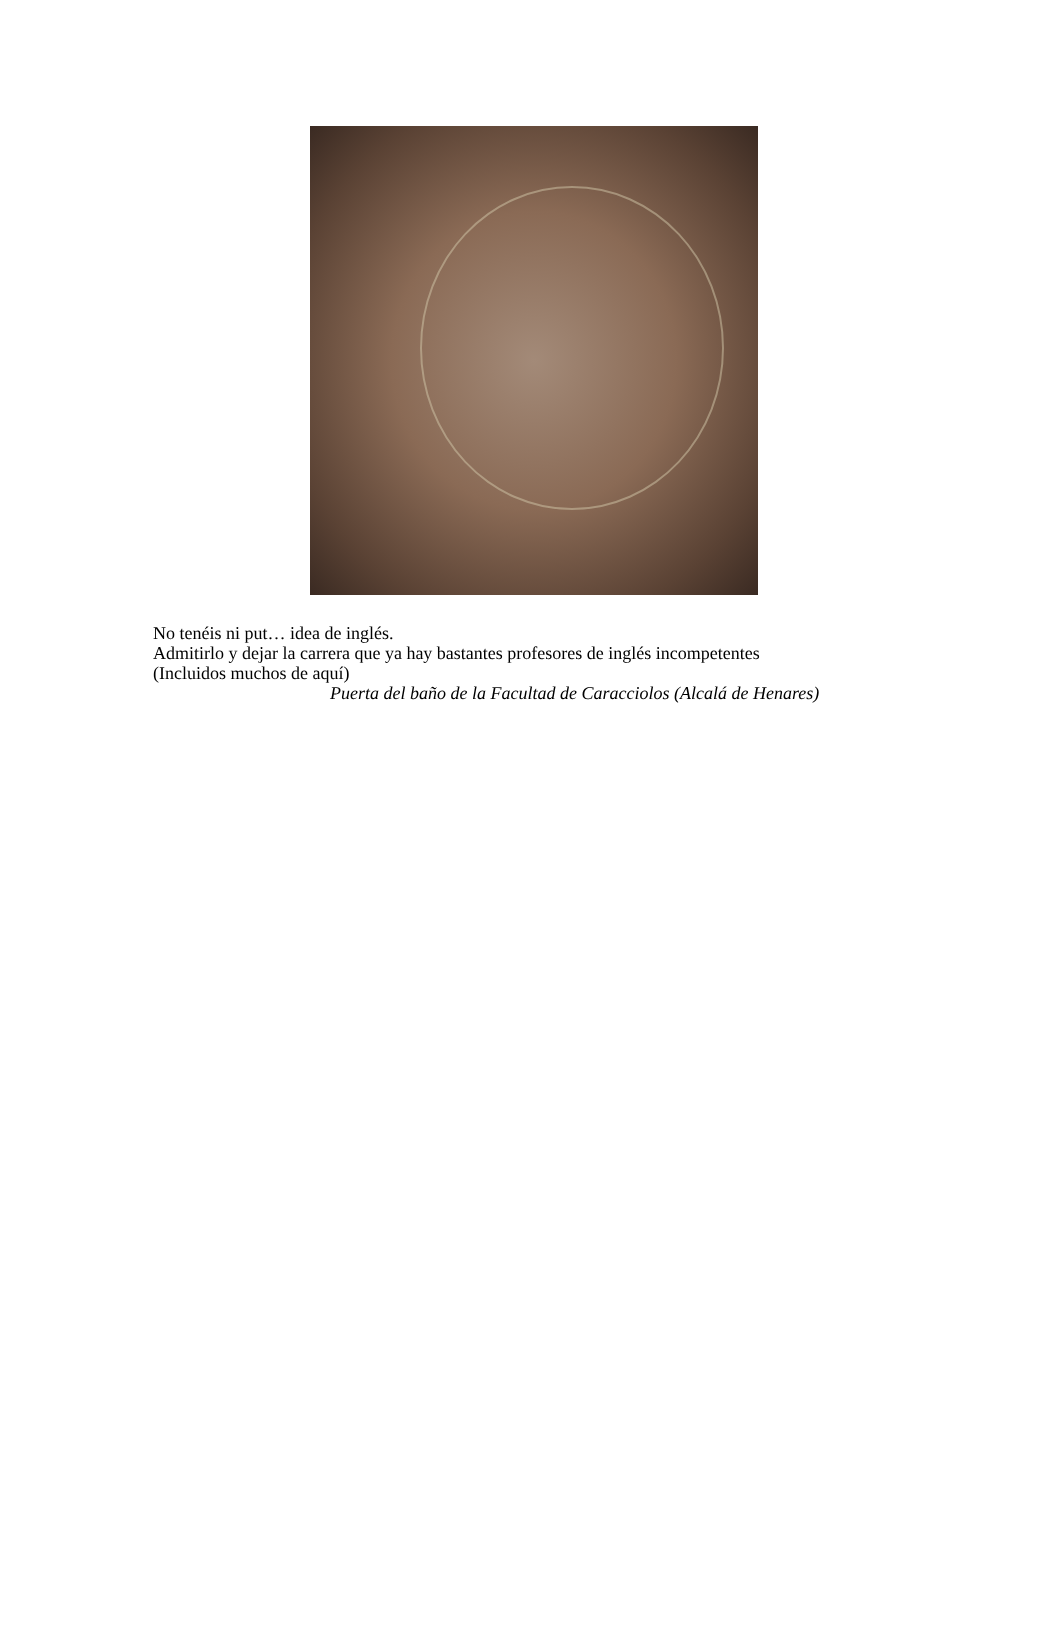No tenéis ni put… idea de inglés.
Admitirlo y dejar la carrera que ya hay bastantes profesores de inglés incompetentes
(Incluidos muchos de aquí)
Puerta del baño de la Facultad de Caracciolos (Alcalá de Henares)